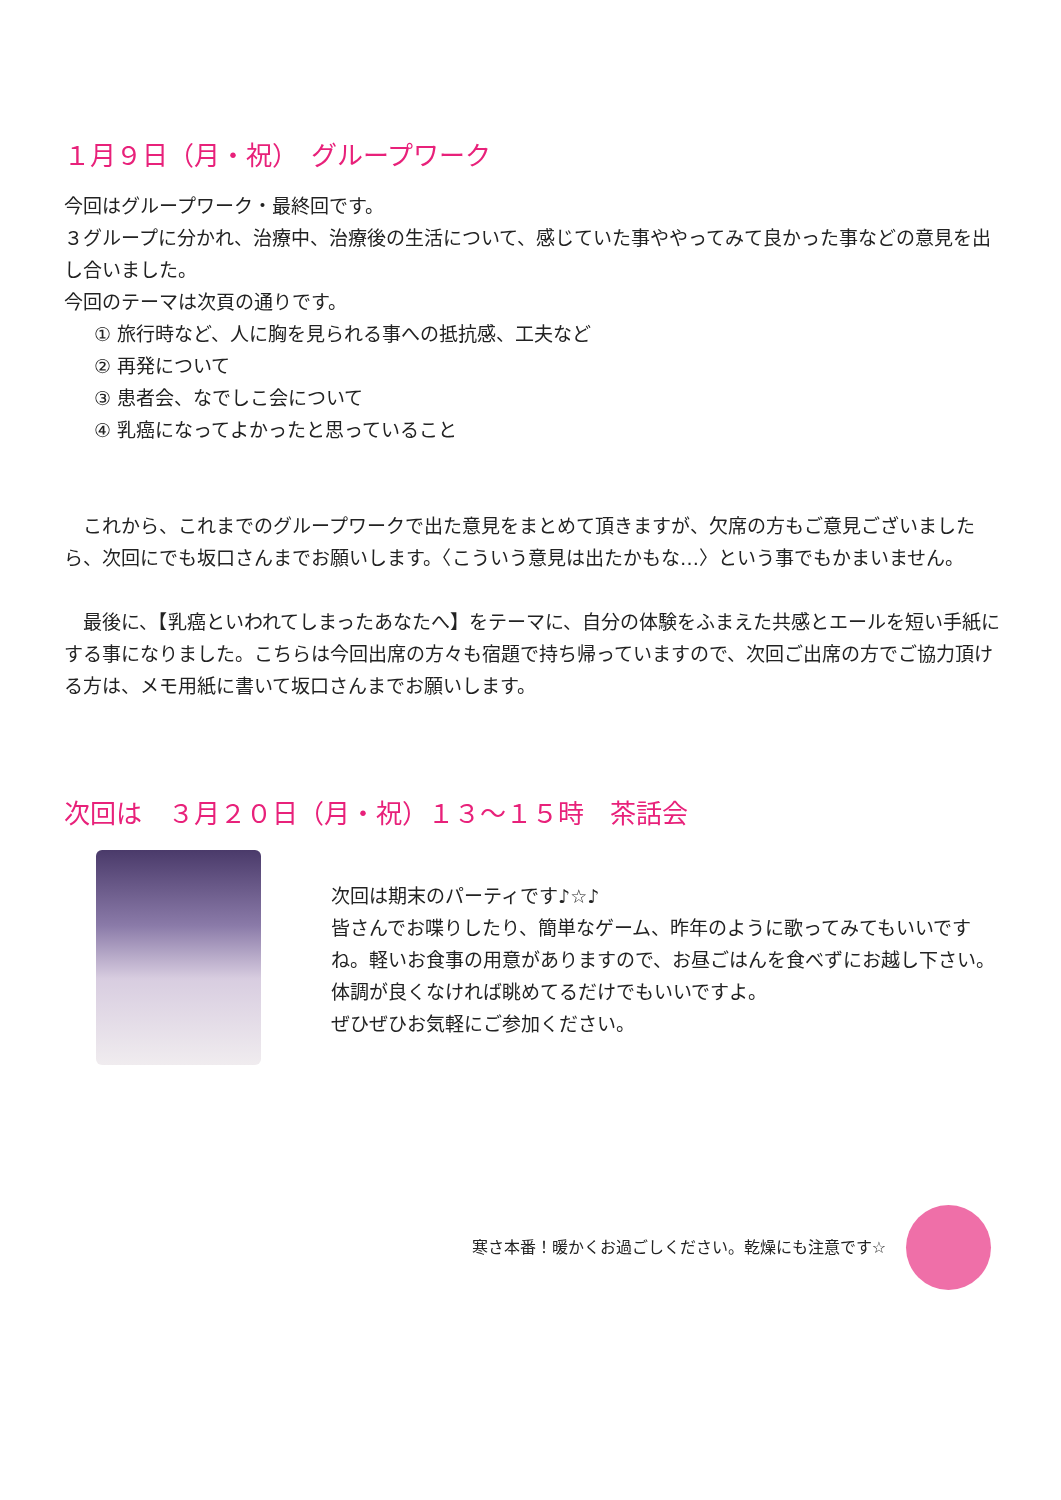１月９日（月・祝）　グループワーク
今回はグループワーク・最終回です。
３グループに分かれ、治療中、治療後の生活について、感じていた事ややってみて良かった事などの意見を出し合いました。
今回のテーマは次頁の通りです。
① 旅行時など、人に胸を見られる事への抵抗感、工夫など
② 再発について
③ 患者会、なでしこ会について
④ 乳癌になってよかったと思っていること
　これから、これまでのグループワークで出た意見をまとめて頂きますが、欠席の方もご意見ございましたら、次回にでも坂口さんまでお願いします。〈こういう意見は出たかもな…〉という事でもかまいません。
　最後に、【乳癌といわれてしまったあなたへ】をテーマに、自分の体験をふまえた共感とエールを短い手紙にする事になりました。こちらは今回出席の方々も宿題で持ち帰っていますので、次回ご出席の方でご協力頂ける方は、メモ用紙に書いて坂口さんまでお願いします。
次回は　３月２０日（月・祝）１３～１５時　茶話会
次回は期末のパーティです♪☆♪
皆さんでお喋りしたり、簡単なゲーム、昨年のように歌ってみてもいいですね。軽いお食事の用意がありますので、お昼ごはんを食べずにお越し下さい。体調が良くなければ眺めてるだけでもいいですよ。
ぜひぜひお気軽にご参加ください。
寒さ本番！暖かくお過ごしください。乾燥にも注意です☆